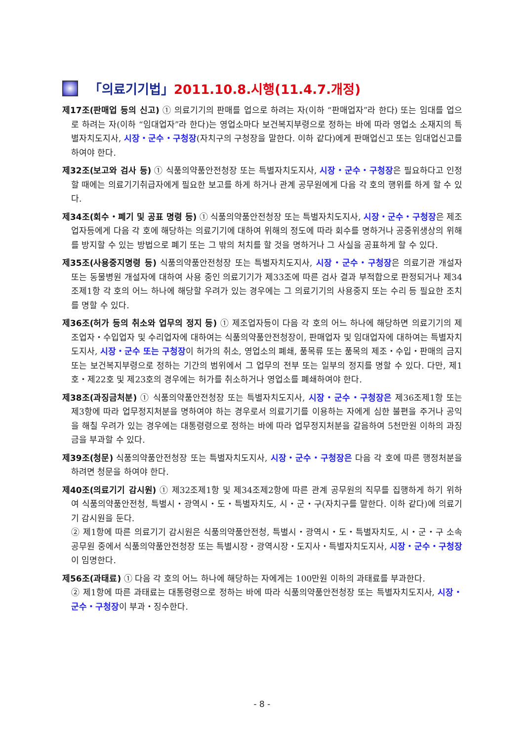「의료기기법」 2011.10.8.시행(11.4.7.개정)
제17조(판매업 등의 신고) ① 의료기기의 판매를 업으로 하려는 자(이하 “판매업자”라 한다) 또는 임대를 업으로 하려는 자(이하 “임대업자”라 한다)는 영업소마다 보건복지부령으로 정하는 바에 따라 영업소 소재지의 특별자치도지사, 시장・군수・구청장(자치구의 구청장을 말한다. 이하 같다)에게 판매업신고 또는 임대업신고를 하여야 한다.
제32조(보고와 검사 등) ① 식품의약품안전청장 또는 특별자치도지사, 시장・군수・구청장은 필요하다고 인정할 때에는 의료기기취급자에게 필요한 보고를 하게 하거나 관계 공무원에게 다음 각 호의 행위를 하게 할 수 있다.
제34조(회수・폐기 및 공표 명령 등) ① 식품의약품안전청장 또는 특별자치도지사, 시장・군수・구청장은 제조업자등에게 다음 각 호에 해당하는 의료기기에 대하여 위해의 정도에 따라 회수를 명하거나 공중위생상의 위해를 방지할 수 있는 방법으로 폐기 또는 그 밖의 처치를 할 것을 명하거나 그 사실을 공표하게 할 수 있다.
제35조(사용중지명령 등) 식품의약품안전청장 또는 특별자치도지사, 시장・군수・구청장은 의료기관 개설자 또는 동물병원 개설자에 대하여 사용 중인 의료기기가 제33조에 따른 검사 결과 부적합으로 판정되거나 제34조제1항 각 호의 어느 하나에 해당할 우려가 있는 경우에는 그 의료기기의 사용중지 또는 수리 등 필요한 조치를 명할 수 있다.
제36조(허가 등의 취소와 업무의 정지 등) ① 제조업자등이 다음 각 호의 어느 하나에 해당하면 의료기기의 제조업자・수입업자 및 수리업자에 대하여는 식품의약품안전청장이, 판매업자 및 임대업자에 대하여는 특별자치도지사, 시장・군수 또는 구청장이 허가의 취소, 영업소의 폐쇄, 품목류 또는 품목의 제조・수입・판매의 금지 또는 보건복지부령으로 정하는 기간의 범위에서 그 업무의 전부 또는 일부의 정지를 명할 수 있다. 다만, 제1호・제22호 및 제23호의 경우에는 허가를 취소하거나 영업소를 폐쇄하여야 한다.
제38조(과징금처분) ① 식품의약품안전청장 또는 특별자치도지사, 시장・군수・구청장은 제36조제1항 또는 제3항에 따라 업무정지처분을 명하여야 하는 경우로서 의료기기를 이용하는 자에게 심한 불편을 주거나 공익을 해칠 우려가 있는 경우에는 대통령령으로 정하는 바에 따라 업무정지처분을 갈음하여 5천만원 이하의 과징금을 부과할 수 있다.
제39조(청문) 식품의약품안전청장 또는 특별자치도지사, 시장・군수・구청장은 다음 각 호에 따른 행정처분을 하려면 청문을 하여야 한다.
제40조(의료기기 감시원) ① 제32조제1항 및 제34조제2항에 따른 관계 공무원의 직무를 집행하게 하기 위하여 식품의약품안전청, 특별시・광역시・도・특별자치도, 시・군・구(자치구를 말한다. 이하 같다)에 의료기기 감시원을 둔다.
② 제1항에 따른 의료기기 감시원은 식품의약품안전청, 특별시・광역시・도・특별자치도, 시・군・구 소속 공무원 중에서 식품의약품안전청장 또는 특별시장・광역시장・도지사・특별자치도지사, 시장・군수・구청장이 임명한다.
제56조(과태료) ① 다음 각 호의 어느 하나에 해당하는 자에게는 100만원 이하의 과태료를 부과한다.
② 제1항에 따른 과태료는 대통령령으로 정하는 바에 따라 식품의약품안전청장 또는 특별자치도지사, 시장・군수・구청장이 부과・징수한다.
- 8 -